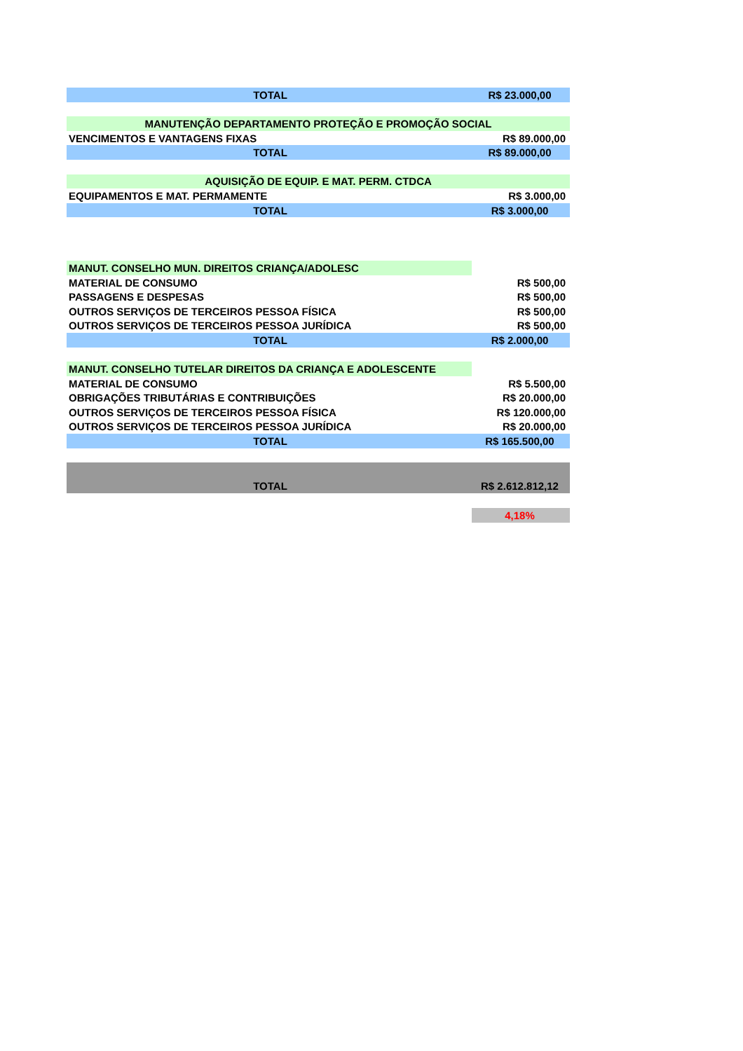| TOTAL | R$ 23.000,00 |
| MANUTENÇÃO DEPARTAMENTO PROTEÇÃO E PROMOÇÃO SOCIAL | |
| VENCIMENTOS E VANTAGENS FIXAS | R$ 89.000,00 |
| TOTAL | R$ 89.000,00 |
| AQUISIÇÃO DE EQUIP. E MAT. PERM. CTDCA | |
| EQUIPAMENTOS E MAT. PERMAMENTE | R$ 3.000,00 |
| TOTAL | R$ 3.000,00 |
| MANUT. CONSELHO MUN. DIREITOS CRIANÇA/ADOLESC | |
| MATERIAL DE CONSUMO | R$ 500,00 |
| PASSAGENS E DESPESAS | R$ 500,00 |
| OUTROS SERVIÇOS DE TERCEIROS PESSOA FÍSICA | R$ 500,00 |
| OUTROS SERVIÇOS DE TERCEIROS PESSOA JURÍDICA | R$ 500,00 |
| TOTAL | R$ 2.000,00 |
| MANUT. CONSELHO TUTELAR DIREITOS DA CRIANÇA E ADOLESCENTE | |
| MATERIAL DE CONSUMO | R$ 5.500,00 |
| OBRIGAÇÕES TRIBUTÁRIAS E CONTRIBUIÇÕES | R$ 20.000,00 |
| OUTROS SERVIÇOS DE TERCEIROS PESSOA FÍSICA | R$ 120.000,00 |
| OUTROS SERVIÇOS DE TERCEIROS PESSOA JURÍDICA | R$ 20.000,00 |
| TOTAL | R$ 165.500,00 |
| TOTAL | R$ 2.612.812,12 |
| | 4,18% |